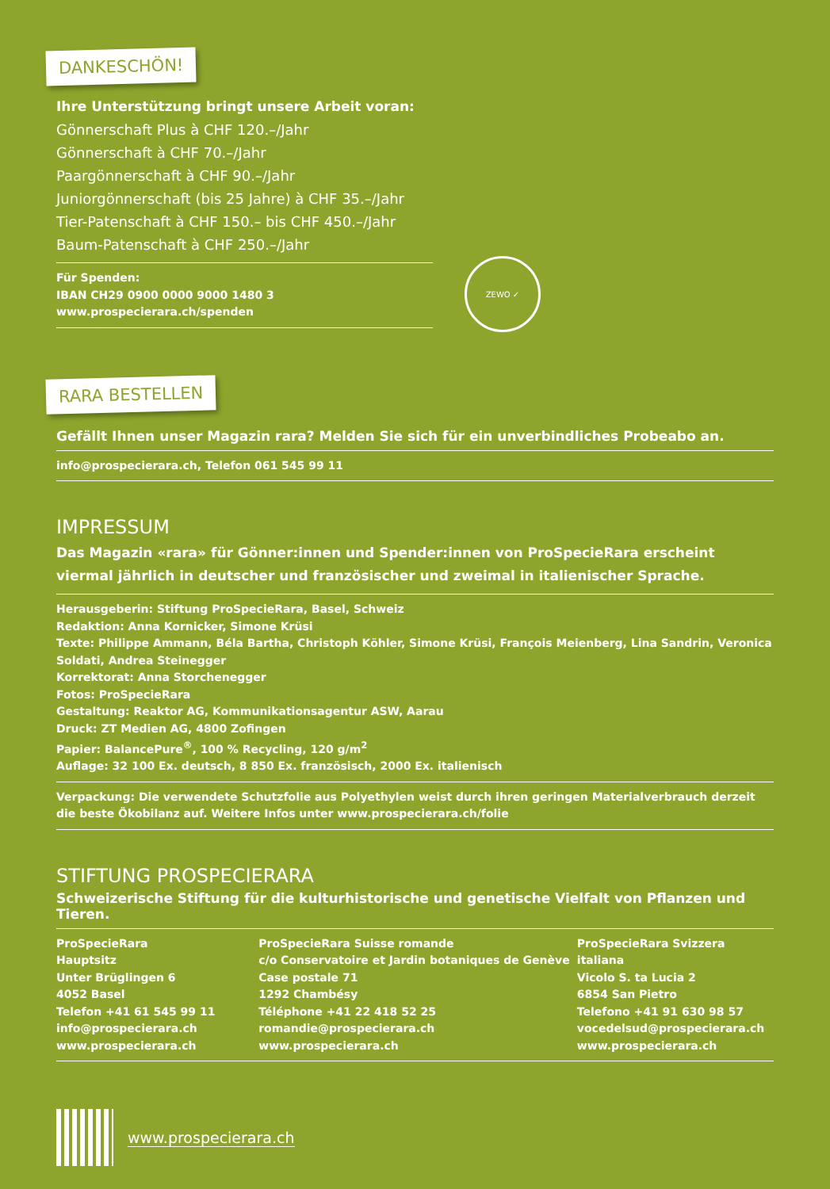DANKESCHÖN!
Ihre Unterstützung bringt unsere Arbeit voran:
Gönnerschaft Plus à CHF 120.–/Jahr
Gönnerschaft à CHF 70.–/Jahr
Paargönnerschaft à CHF 90.–/Jahr
Juniorgönnerschaft (bis 25 Jahre) à CHF 35.–/Jahr
Tier-Patenschaft à CHF 150.– bis CHF 450.–/Jahr
Baum-Patenschaft à CHF 250.–/Jahr
Für Spenden:
IBAN CH29 0900 0000 9000 1480 3
www.prospecierara.ch/spenden
ZEWO ✓
RARA BESTELLEN
Gefällt Ihnen unser Magazin rara? Melden Sie sich für ein unverbindliches Probeabo an.
info@prospecierara.ch, Telefon 061 545 99 11
IMPRESSUM
Das Magazin «rara» für Gönner:innen und Spender:innen von ProSpecieRara erscheint viermal jährlich in deutscher und französischer und zweimal in italienischer Sprache.
Herausgeberin: Stiftung ProSpecieRara, Basel, Schweiz
Redaktion: Anna Kornicker, Simone Krüsi
Texte: Philippe Ammann, Béla Bartha, Christoph Köhler, Simone Krüsi, François Meienberg, Lina Sandrin, Veronica Soldati, Andrea Steinegger
Korrektorat: Anna Storchenegger
Fotos: ProSpecieRara
Gestaltung: Reaktor AG, Kommunikationsagentur ASW, Aarau
Druck: ZT Medien AG, 4800 Zofingen
Papier: BalancePure<sup>®</sup>, 100 % Recycling, 120 g/m<sup>2</sup>
Auflage: 32 100 Ex. deutsch, 8 850 Ex. französisch, 2000 Ex. italienisch
Verpackung: Die verwendete Schutzfolie aus Polyethylen weist durch ihren geringen Materialverbrauch derzeit die beste Ökobilanz auf. Weitere Infos unter www.prospecierara.ch/folie
STIFTUNG PROSPECIERARA
Schweizerische Stiftung für die kulturhistorische und genetische Vielfalt von Pflanzen und Tieren.
ProSpecieRara
Hauptsitz
Unter Brüglingen 6
4052 Basel
Telefon +41 61 545 99 11
info@prospecierara.ch
www.prospecierara.ch
ProSpecieRara Suisse romande
c/o Conservatoire et Jardin botaniques de Genève
Case postale 71
1292 Chambésy
Téléphone +41 22 418 52 25
romandie@prospecierara.ch
www.prospecierara.ch
ProSpecieRara Svizzera italiana
Vicolo S. ta Lucia 2
6854 San Pietro
Telefono +41 91 630 98 57
vocedelsud@prospecierara.ch
www.prospecierara.ch
www.prospecierara.ch